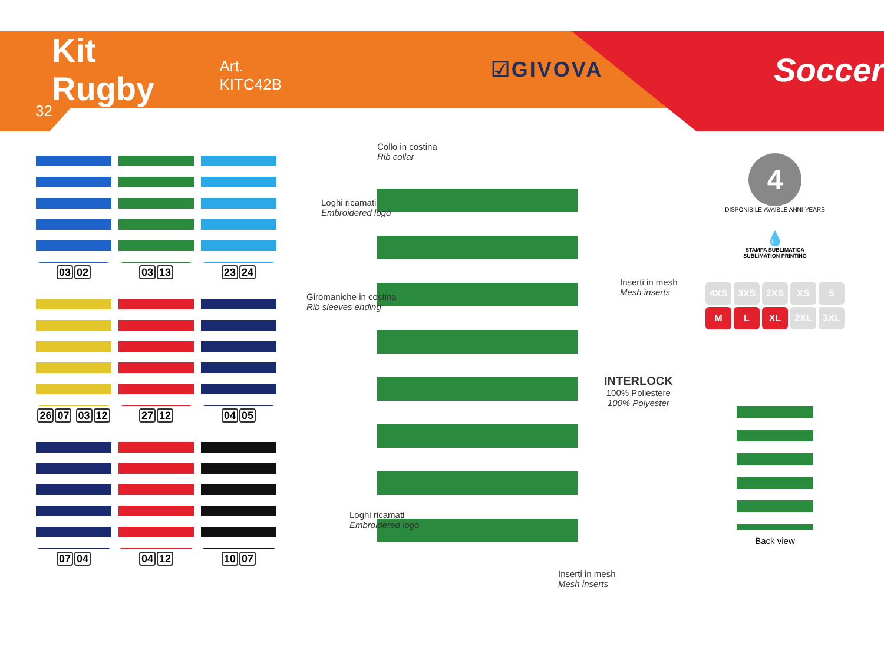Kit Rugby Art. KITC42B ☑GIVOVA Soccer
32
03 02
03 13
23 24
26 07 03 12
27 12
04 05
07 04
04 12
10 07
Collo in costina
Rib collar
Loghi ricamati
Embroidered logo
Giromaniche in costina
Rib sleeves ending
Inserti in mesh
Mesh inserts
INTERLOCK
100% Poliestere
100% Polyester
Loghi ricamati
Embroidered logo
Inserti in mesh
Mesh inserts
4
DISPONIBILE-AVAIBLE ANNI-YEARS
💧
STAMPA SUBLIMATICA
SUBLIMATION PRINTING
4XS 3XS 2XS XS S M L XL 2XL 3XL
Back view